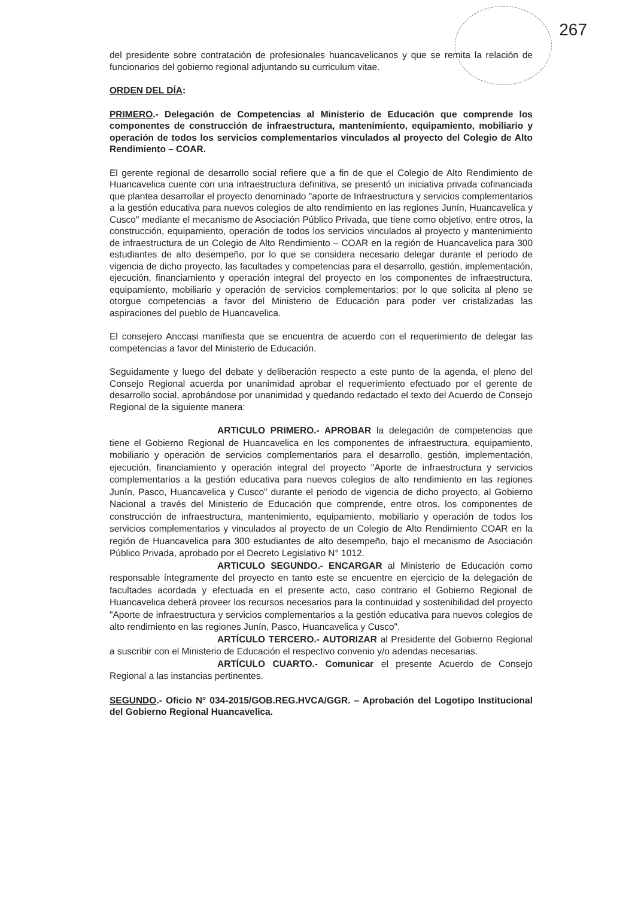267
del presidente sobre contratación de profesionales huancavelicanos y que se remita la relación de funcionarios del gobierno regional adjuntando su curriculum vitae.
ORDEN DEL DÍA:
PRIMERO.- Delegación de Competencias al Ministerio de Educación que comprende los componentes de construcción de infraestructura, mantenimiento, equipamiento, mobiliario y operación de todos los servicios complementarios vinculados al proyecto del Colegio de Alto Rendimiento – COAR.
El gerente regional de desarrollo social refiere que a fin de que el Colegio de Alto Rendimiento de Huancavelica cuente con una infraestructura definitiva, se presentó un iniciativa privada cofinanciada que plantea desarrollar el proyecto denominado "aporte de Infraestructura y servicios complementarios a la gestión educativa para nuevos colegios de alto rendimiento en las regiones Junín, Huancavelica y Cusco" mediante el mecanismo de Asociación Público Privada, que tiene como objetivo, entre otros, la construcción, equipamiento, operación de todos los servicios vinculados al proyecto y mantenimiento de infraestructura de un Colegio de Alto Rendimiento – COAR en la región de Huancavelica para 300 estudiantes de alto desempeño, por lo que se considera necesario delegar durante el periodo de vigencia de dicho proyecto, las facultades y competencias para el desarrollo, gestión, implementación, ejecución, financiamiento y operación integral del proyecto en los componentes de infraestructura, equipamiento, mobiliario y operación de servicios complementarios; por lo que solicita al pleno se otorgue competencias a favor del Ministerio de Educación para poder ver cristalizadas las aspiraciones del pueblo de Huancavelica.
El consejero Anccasi manifiesta que se encuentra de acuerdo con el requerimiento de delegar las competencias a favor del Ministerio de Educación.
Seguidamente y luego del debate y deliberación respecto a este punto de la agenda, el pleno del Consejo Regional acuerda por unanimidad aprobar el requerimiento efectuado por el gerente de desarrollo social, aprobándose por unanimidad y quedando redactado el texto del Acuerdo de Consejo Regional de la siguiente manera:
ARTICULO PRIMERO.- APROBAR la delegación de competencias que tiene el Gobierno Regional de Huancavelica en los componentes de infraestructura, equipamiento, mobiliario y operación de servicios complementarios para el desarrollo, gestión, implementación, ejecución, financiamiento y operación integral del proyecto "Aporte de infraestructura y servicios complementarios a la gestión educativa para nuevos colegios de alto rendimiento en las regiones Junín, Pasco, Huancavelica y Cusco" durante el periodo de vigencia de dicho proyecto, al Gobierno Nacional a través del Ministerio de Educación que comprende, entre otros, los componentes de construcción de infraestructura, mantenimiento, equipamiento, mobiliario y operación de todos los servicios complementarios y vinculados al proyecto de un Colegio de Alto Rendimiento COAR en la región de Huancavelica para 300 estudiantes de alto desempeño, bajo el mecanismo de Asociación Público Privada, aprobado por el Decreto Legislativo N° 1012.
ARTICULO SEGUNDO.- ENCARGAR al Ministerio de Educación como responsable íntegramente del proyecto en tanto este se encuentre en ejercicio de la delegación de facultades acordada y efectuada en el presente acto, caso contrario el Gobierno Regional de Huancavelica deberá proveer los recursos necesarios para la continuidad y sostenibilidad del proyecto "Aporte de infraestructura y servicios complementarios a la gestión educativa para nuevos colegios de alto rendimiento en las regiones Junín, Pasco, Huancavelica y Cusco".
ARTÍCULO TERCERO.- AUTORIZAR al Presidente del Gobierno Regional a suscribir con el Ministerio de Educación el respectivo convenio y/o adendas necesarias.
ARTÍCULO CUARTO.- Comunicar el presente Acuerdo de Consejo Regional a las instancias pertinentes.
SEGUNDO.- Oficio N° 034-2015/GOB.REG.HVCA/GGR. – Aprobación del Logotipo Institucional del Gobierno Regional Huancavelica.